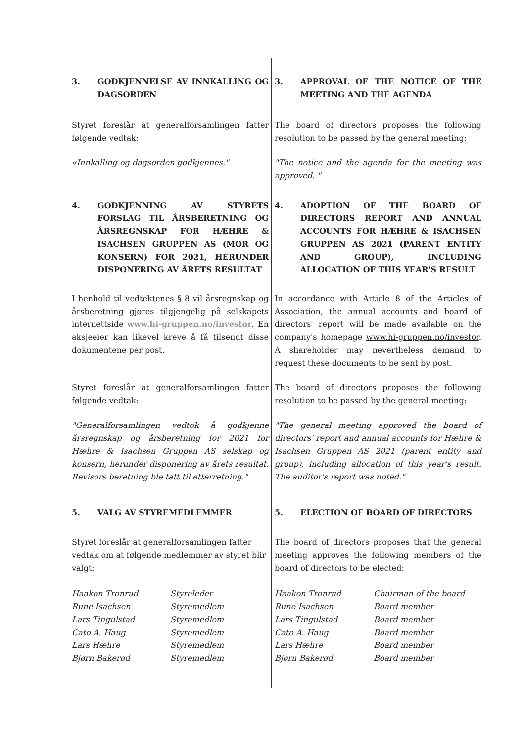3. GODKJENNELSE AV INNKALLING OG DAGSORDEN
3. APPROVAL OF THE NOTICE OF THE MEETING AND THE AGENDA
Styret foreslår at generalforsamlingen fatter følgende vedtak:
«Innkalling og dagsorden godkjennes."
The board of directors proposes the following resolution to be passed by the general meeting:
"The notice and the agenda for the meeting was approved. "
4. GODKJENNING AV STYRETS FORSLAG TIL ÅRSBERETNING OG ÅRSREGNSKAP FOR HÆHRE & ISACHSEN GRUPPEN AS (MOR OG KONSERN) FOR 2021, HERUNDER DISPONERING AV ÅRETS RESULTAT
4. ADOPTION OF THE BOARD OF DIRECTORS REPORT AND ANNUAL ACCOUNTS FOR HÆHRE & ISACHSEN GRUPPEN AS 2021 (PARENT ENTITY AND GROUP), INCLUDING ALLOCATION OF THIS YEAR'S RESULT
I henhold til vedtektenes § 8 vil årsregnskap og årsberetning gjøres tilgjengelig på selskapets internettside www.hi-gruppen.no/investor. En aksjeeier kan likevel kreve å få tilsendt disse dokumentene per post.
In accordance with Article 8 of the Articles of Association, the annual accounts and board of directors' report will be made available on the company's homepage www.hi-gruppen.no/investor. A shareholder may nevertheless demand to request these documents to be sent by post.
Styret foreslår at generalforsamlingen fatter følgende vedtak:
"Generalforsamlingen vedtok å godkjenne årsregnskap og årsberetning for 2021 for Hæhre & Isachsen Gruppen AS selskap og konsern, herunder disponering av årets resultat. Revisors beretning ble tatt til etterretning."
The board of directors proposes the following resolution to be passed by the general meeting:
"The general meeting approved the board of directors' report and annual accounts for Hæhre & Isachsen Gruppen AS 2021 (parent entity and group), including allocation of this year's result. The auditor's report was noted."
5. VALG AV STYREMEDLEMMER 5. ELECTION OF BOARD OF DIRECTORS
Styret foreslår at generalforsamlingen fatter vedtak om at følgende medlemmer av styret blir valgt:
The board of directors proposes that the general meeting approves the following members of the board of directors to be elected:
Haakon Tronrud Styreleder
Rune Isachsen Styremedlem
Lars Tingulstad Styremedlem
Cato A. Haug Styremedlem
Lars Hæhre Styremedlem
Bjørn Bakerød Styremedlem
Haakon Tronrud Chairman of the board
Rune Isachsen Board member
Lars Tingulstad Board member
Cato A. Haug Board member
Lars Hæhre Board member
Bjørn Bakerød Board member